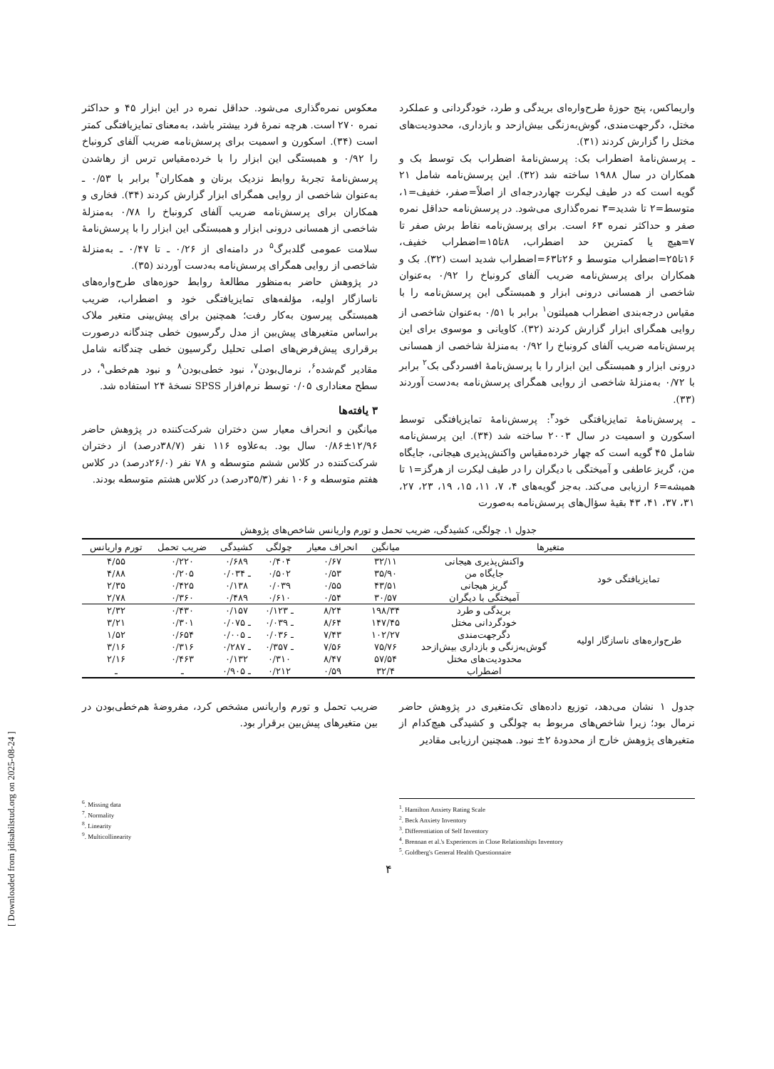واریماکس، پنج حوزهٔ طرح‌واره‌ای بریدگی و طرد، خودگردانی و عملکرد مختل، دگرجهت‌مندی، گوش‌به‌زنگی بیش‌ازحد و بازداری، محدودیت‌های مختل را گزارش کردند (۳۱).
ـ پرسش‌نامهٔ اضطراب بک: پرسش‌نامهٔ اضطراب بک توسط بک و همکاران در سال ۱۹۸۸ ساخته شد (۳۲). این پرسش‌نامه شامل ۲۱ گویه است که در طیف لیکرت چهاردرجه‌ای از اصلاً=صفر، خفیف=۱، متوسط=۲ تا شدید=۳ نمره‌گذاری می‌شود. در پرسش‌نامه حداقل نمره صفر و حداکثر نمره ۶۳ است. برای پرسش‌نامه نقاط برش صفر تا ۷=هیچ یا کمترین حد اضطراب، ۸تا۱۵=اضطراب خفیف، ۱۶تا۲۵=اضطراب متوسط و ۲۶تا۶۳=اضطراب شدید است (۳۲). بک و همکاران برای پرسش‌نامه ضریب آلفای کرونباخ را ۰/۹۲ به‌عنوان شاخصی از همسانی درونی ابزار و همبستگی این پرسش‌نامه را با مقیاس درجه‌بندی اضطراب همیلتون<sup>۱</sup> برابر با ۰/۵۱ به‌عنوان شاخصی از روایی همگرای ابزار گزارش کردند (۳۲). کاویانی و موسوی برای این پرسش‌نامه ضریب آلفای کرونباخ را ۰/۹۲ به‌منزلهٔ شاخصی از همسانی درونی ابزار و همبستگی این ابزار را با پرسش‌نامهٔ افسردگی بک<sup>۲</sup> برابر با ۰/۷۲ به‌منزلهٔ شاخصی از روایی همگرای پرسش‌نامه به‌دست آوردند (۳۳).
ـ پرسش‌نامهٔ تمایزیافتگی خود<sup>۳</sup>: پرسش‌نامهٔ تمایزیافتگی توسط اسکورن و اسمیت در سال ۲۰۰۳ ساخته شد (۳۴). این پرسش‌نامه شامل ۴۵ گویه است که چهار خرده‌مقیاس واکنش‌پذیری هیجانی، جایگاه من، گریز عاطفی و آمیختگی با دیگران را در طیف لیکرت از هرگز=۱ تا همیشه=۶ ارزیابی می‌کند. به‌جز گویه‌های ۴، ۷، ۱۱، ۱۵، ۱۹، ۲۳، ۲۷، ۳۱، ۳۷، ۴۱، ۴۳ بقیهٔ سؤال‌های پرسش‌نامه به‌صورت
معکوس نمره‌گذاری می‌شود. حداقل نمره در این ابزار ۴۵ و حداکثر نمره ۲۷۰ است. هرچه نمرهٔ فرد بیشتر باشد، به‌معنای تمایزیافتگی کمتر است (۳۴). اسکورن و اسمیت برای پرسش‌نامه ضریب آلفای کرونباخ را ۰/۹۲ و همبستگی این ابزار را با خرده‌مقیاس ترس از رهاشدن پرسش‌نامهٔ تجربهٔ روابط نزدیک برنان و همکاران<sup>۴</sup> برابر با ۰/۵۳ ـ به‌عنوان شاخصی از روایی همگرای ابزار گزارش کردند (۳۴). فخاری و همکاران برای پرسش‌نامه ضریب آلفای کرونباخ را ۰/۷۸ به‌منزلهٔ شاخصی از همسانی درونی ابزار و همبستگی این ابزار را با پرسش‌نامهٔ سلامت عمومی گلدبرگ<sup>۵</sup> در دامنه‌ای از ۰/۲۶ ـ تا ۰/۴۷ ـ به‌منزلهٔ شاخصی از روایی همگرای پرسش‌نامه به‌دست آوردند (۳۵).
در پژوهش حاضر به‌منظور مطالعهٔ روابط حوزه‌های طرح‌واره‌های ناسازگار اولیه، مؤلفه‌های تمایزیافتگی خود و اضطراب، ضریب همبستگی پیرسون به‌کار رفت؛ همچنین برای پیش‌بینی متغیر ملاک براساس متغیرهای پیش‌بین از مدل رگرسیون خطی چندگانه درصورت برقراری پیش‌فرض‌های اصلی تحلیل رگرسیون خطی چندگانه شامل مقادیر گم‌شده<sup>۶</sup>، نرمال‌بودن<sup>۷</sup>، نبود خطی‌بودن<sup>۸</sup> و نبود هم‌خطی<sup>۹</sup>، در سطح معناداری ۰/۰۵ توسط نرم‌افزار SPSS نسخهٔ ۲۴ استفاده شد.
۳ یافته‌ها
میانگین و انحراف معیار سن دختران شرکت‌کننده در پژوهش حاضر ۱۲/۹۶±۰/۸۶ سال بود. به‌علاوه ۱۱۶ نفر (۳۸/۷درصد) از دختران شرکت‌کننده در کلاس ششم متوسطه و ۷۸ نفر (۲۶/۰درصد) در کلاس هفتم متوسطه و ۱۰۶ نفر (۳۵/۳درصد) در کلاس هشتم متوسطه بودند.
جدول ۱. چولگی، کشیدگی، ضریب تحمل و تورم واریانس شاخص‌های پژوهش
| متغیرها | | میانگین | انحراف معیار | چولگی | کشیدگی | ضریب تحمل | تورم واریانس |
| --- | --- | --- | --- | --- | --- | --- | --- |
| تمایزیافتگی خود | واکنش‌پذیری هیجانی | ۳۲/۱۱ | ۰/۶۷ | ۰/۴۰۴ | ۰/۶۸۹ | ۰/۲۲۰ | ۴/۵۵ |
| | جایگاه من | ۳۵/۹۰ | ۰/۵۳ | ۰/۵۰۲ | ـ ۰/۰۳۴ | ۰/۲۰۵ | ۴/۸۸ |
| | گریز هیجانی | ۴۳/۵۱ | ۰/۵۵ | ۰/۰۳۹ | ۰/۱۳۸ | ۰/۴۲۵ | ۲/۳۵ |
| | آمیختگی با دیگران | ۳۰/۵۷ | ۰/۵۴ | ۰/۶۱۰ | ۰/۴۸۹ | ۰/۳۶۰ | ۲/۷۸ |
| طرح‌واره‌های ناسازگار اولیه | بریدگی و طرد | ۱۹۸/۳۴ | ۸/۲۴ | ـ ۰/۱۲۳ | ۰/۱۵۷ | ۰/۴۳۰ | ۲/۳۲ |
| | خودگردانی مختل | ۱۴۷/۴۵ | ۸/۶۴ | ـ ۰/۰۳۹ | ـ ۰/۰۷۵ | ۰/۳۰۱ | ۳/۲۱ |
| | دگرجهت‌مندی | ۱۰۲/۲۷ | ۷/۴۳ | ـ ۰/۰۳۶ | ـ ۰/۰۰۵ | ۰/۶۵۴ | ۱/۵۲ |
| | گوش‌به‌زنگی و بازداری بیش‌ازحد | ۷۵/۷۶ | ۷/۵۶ | ـ ۰/۳۵۷ | ـ ۰/۲۸۷ | ۰/۳۱۶ | ۳/۱۶ |
| | محدودیت‌های مختل | ۵۷/۵۴ | ۸/۴۷ | ۰/۳۱۰ | ۰/۱۳۲ | ۰/۴۶۳ | ۲/۱۶ |
| | اضطراب | ۳۲/۴ | ۰/۵۹ | ۰/۲۱۲ | ـ ۰/۹۰۵ | ـ | ـ |
جدول ۱ نشان می‌دهد، توزیع داده‌های تک‌متغیری در پژوهش حاضر نرمال بود؛ زیرا شاخص‌های مربوط به چولگی و کشیدگی هیچ‌کدام از متغیرهای پژوهش خارج از محدودهٔ ۲± نبود. همچنین ارزیابی مقادیر
ضریب تحمل و تورم واریانس مشخص کرد، مفروضهٔ هم‌خطی‌بودن در بین متغیرهای پیش‌بین برقرار بود.
<sup>6</sup>. Missing data
<sup>7</sup>. Normality
<sup>8</sup>. Linearity
<sup>9</sup>. Multicollinearity
<sup>1</sup>. Hamilton Anxiety Rating Scale
<sup>2</sup>. Beck Anxiety Inventory
<sup>3</sup>. Differentiation of Self Inventory
<sup>4</sup>. Brennan et al.'s Experiences in Close Relationships Inventory
<sup>5</sup>. Goldberg's General Health Questionnaire
۴
[ Downloaded from jdisabilstud.org on 2025-08-24 ]